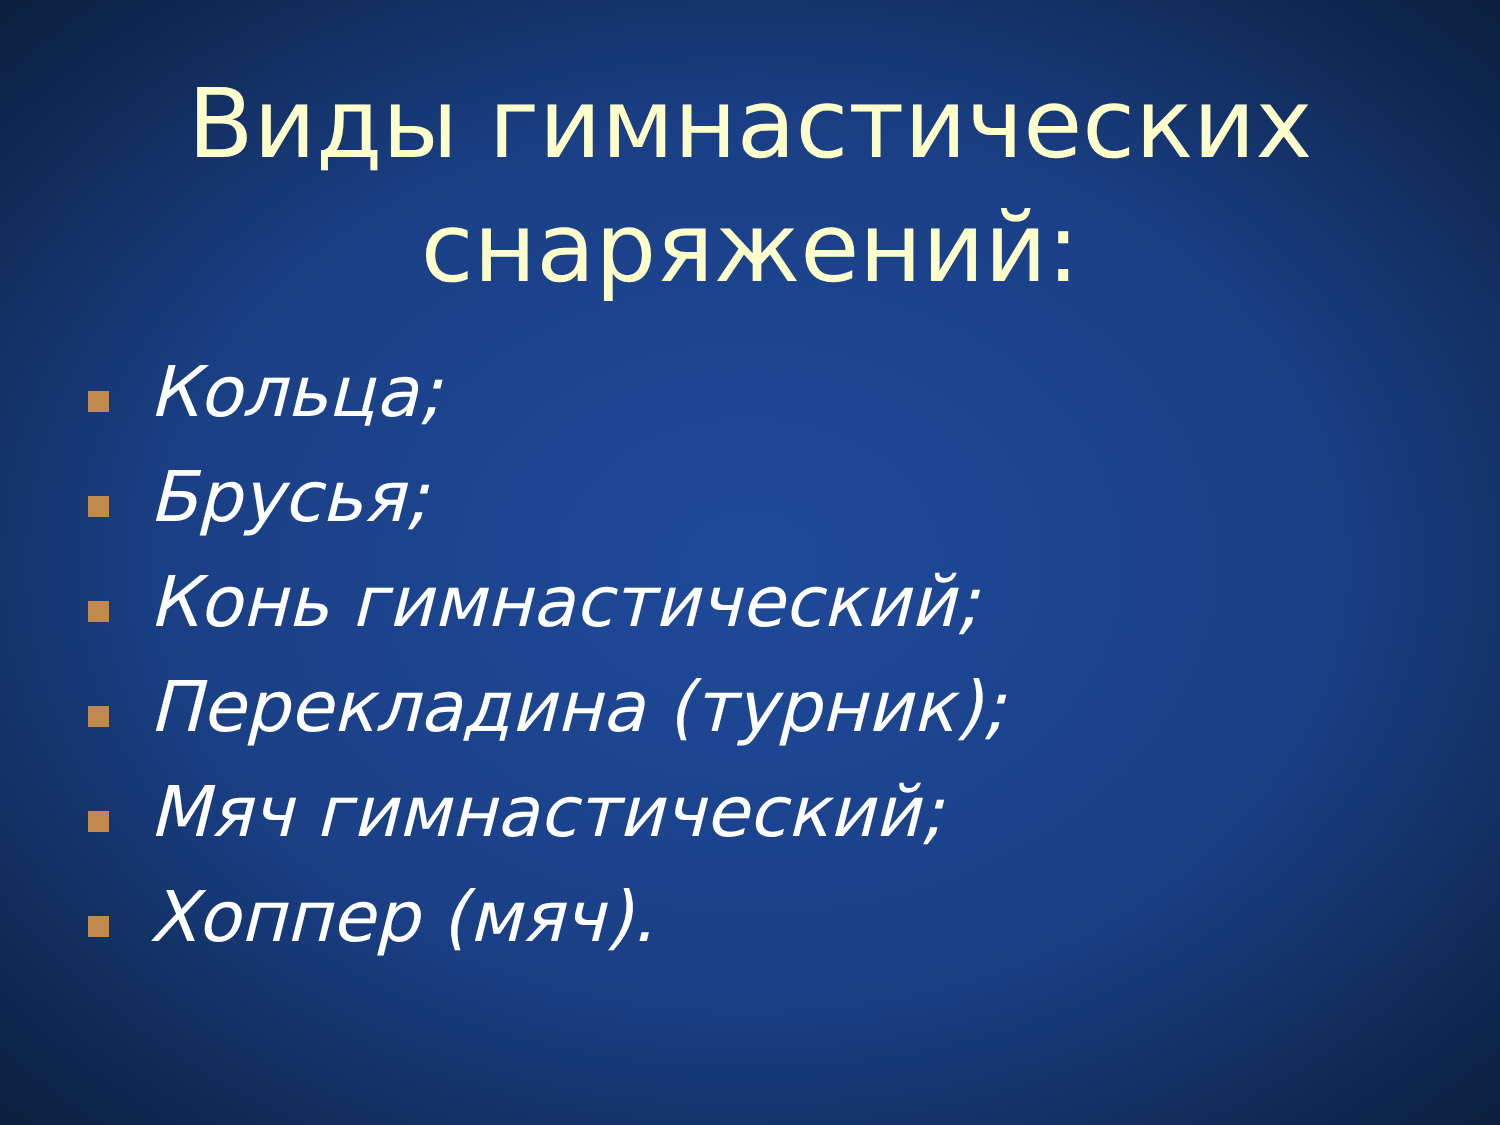Виды гимнастических снаряжений:
Кольца;
Брусья;
Конь гимнастический;
Перекладина (турник);
Мяч гимнастический;
Хоппер (мяч).